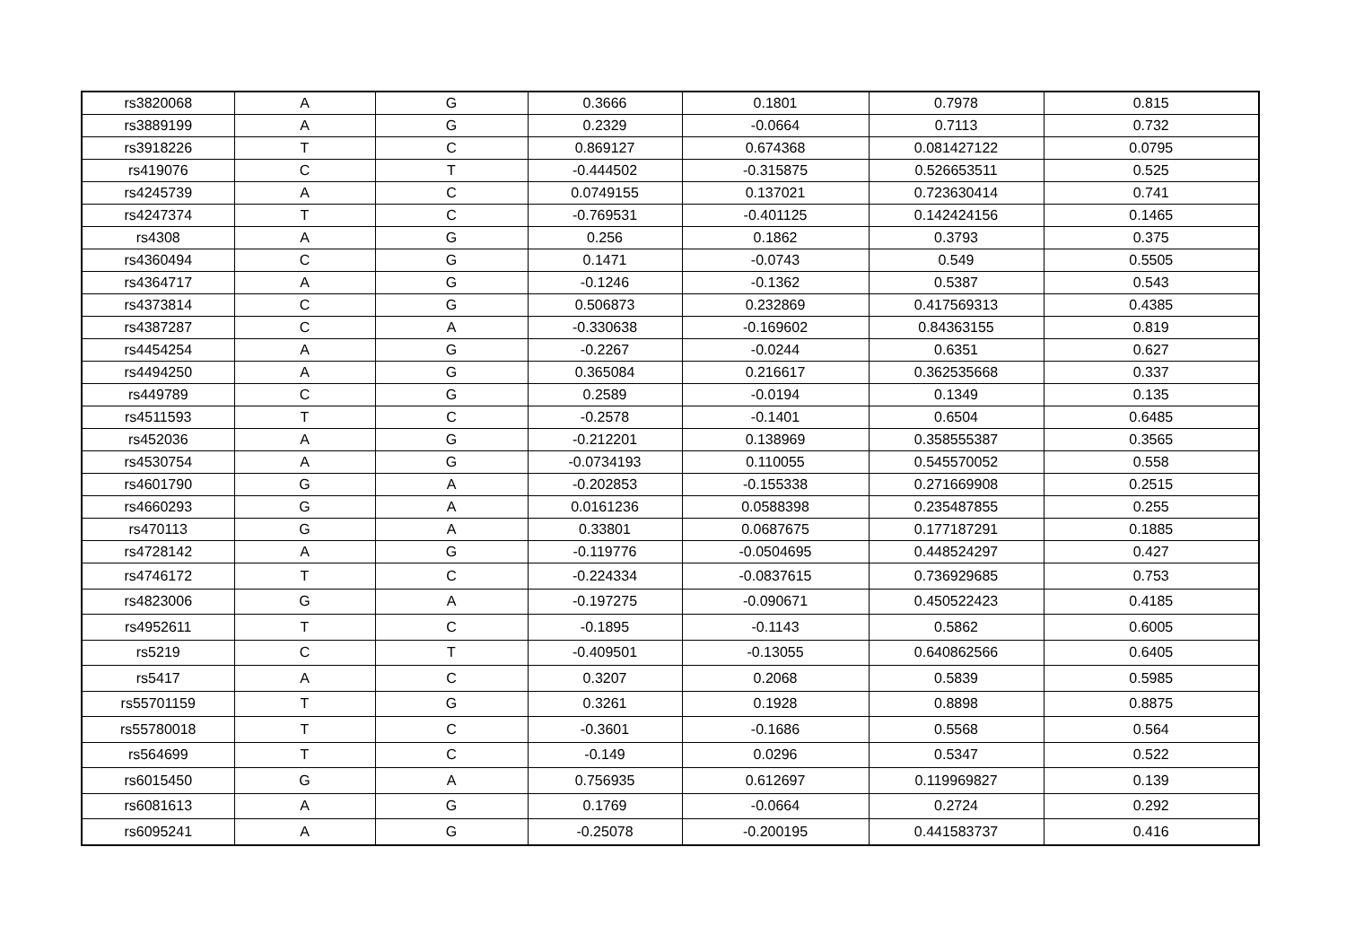| rs3820068 | A | G | 0.3666 | 0.1801 | 0.7978 | 0.815 |
| rs3889199 | A | G | 0.2329 | -0.0664 | 0.7113 | 0.732 |
| rs3918226 | T | C | 0.869127 | 0.674368 | 0.081427122 | 0.0795 |
| rs419076 | C | T | -0.444502 | -0.315875 | 0.526653511 | 0.525 |
| rs4245739 | A | C | 0.0749155 | 0.137021 | 0.723630414 | 0.741 |
| rs4247374 | T | C | -0.769531 | -0.401125 | 0.142424156 | 0.1465 |
| rs4308 | A | G | 0.256 | 0.1862 | 0.3793 | 0.375 |
| rs4360494 | C | G | 0.1471 | -0.0743 | 0.549 | 0.5505 |
| rs4364717 | A | G | -0.1246 | -0.1362 | 0.5387 | 0.543 |
| rs4373814 | C | G | 0.506873 | 0.232869 | 0.417569313 | 0.4385 |
| rs4387287 | C | A | -0.330638 | -0.169602 | 0.84363155 | 0.819 |
| rs4454254 | A | G | -0.2267 | -0.0244 | 0.6351 | 0.627 |
| rs4494250 | A | G | 0.365084 | 0.216617 | 0.362535668 | 0.337 |
| rs449789 | C | G | 0.2589 | -0.0194 | 0.1349 | 0.135 |
| rs4511593 | T | C | -0.2578 | -0.1401 | 0.6504 | 0.6485 |
| rs452036 | A | G | -0.212201 | 0.138969 | 0.358555387 | 0.3565 |
| rs4530754 | A | G | -0.0734193 | 0.110055 | 0.545570052 | 0.558 |
| rs4601790 | G | A | -0.202853 | -0.155338 | 0.271669908 | 0.2515 |
| rs4660293 | G | A | 0.0161236 | 0.0588398 | 0.235487855 | 0.255 |
| rs470113 | G | A | 0.33801 | 0.0687675 | 0.177187291 | 0.1885 |
| rs4728142 | A | G | -0.119776 | -0.0504695 | 0.448524297 | 0.427 |
| rs4746172 | T | C | -0.224334 | -0.0837615 | 0.736929685 | 0.753 |
| rs4823006 | G | A | -0.197275 | -0.090671 | 0.450522423 | 0.4185 |
| rs4952611 | T | C | -0.1895 | -0.1143 | 0.5862 | 0.6005 |
| rs5219 | C | T | -0.409501 | -0.13055 | 0.640862566 | 0.6405 |
| rs5417 | A | C | 0.3207 | 0.2068 | 0.5839 | 0.5985 |
| rs55701159 | T | G | 0.3261 | 0.1928 | 0.8898 | 0.8875 |
| rs55780018 | T | C | -0.3601 | -0.1686 | 0.5568 | 0.564 |
| rs564699 | T | C | -0.149 | 0.0296 | 0.5347 | 0.522 |
| rs6015450 | G | A | 0.756935 | 0.612697 | 0.119969827 | 0.139 |
| rs6081613 | A | G | 0.1769 | -0.0664 | 0.2724 | 0.292 |
| rs6095241 | A | G | -0.25078 | -0.200195 | 0.441583737 | 0.416 |